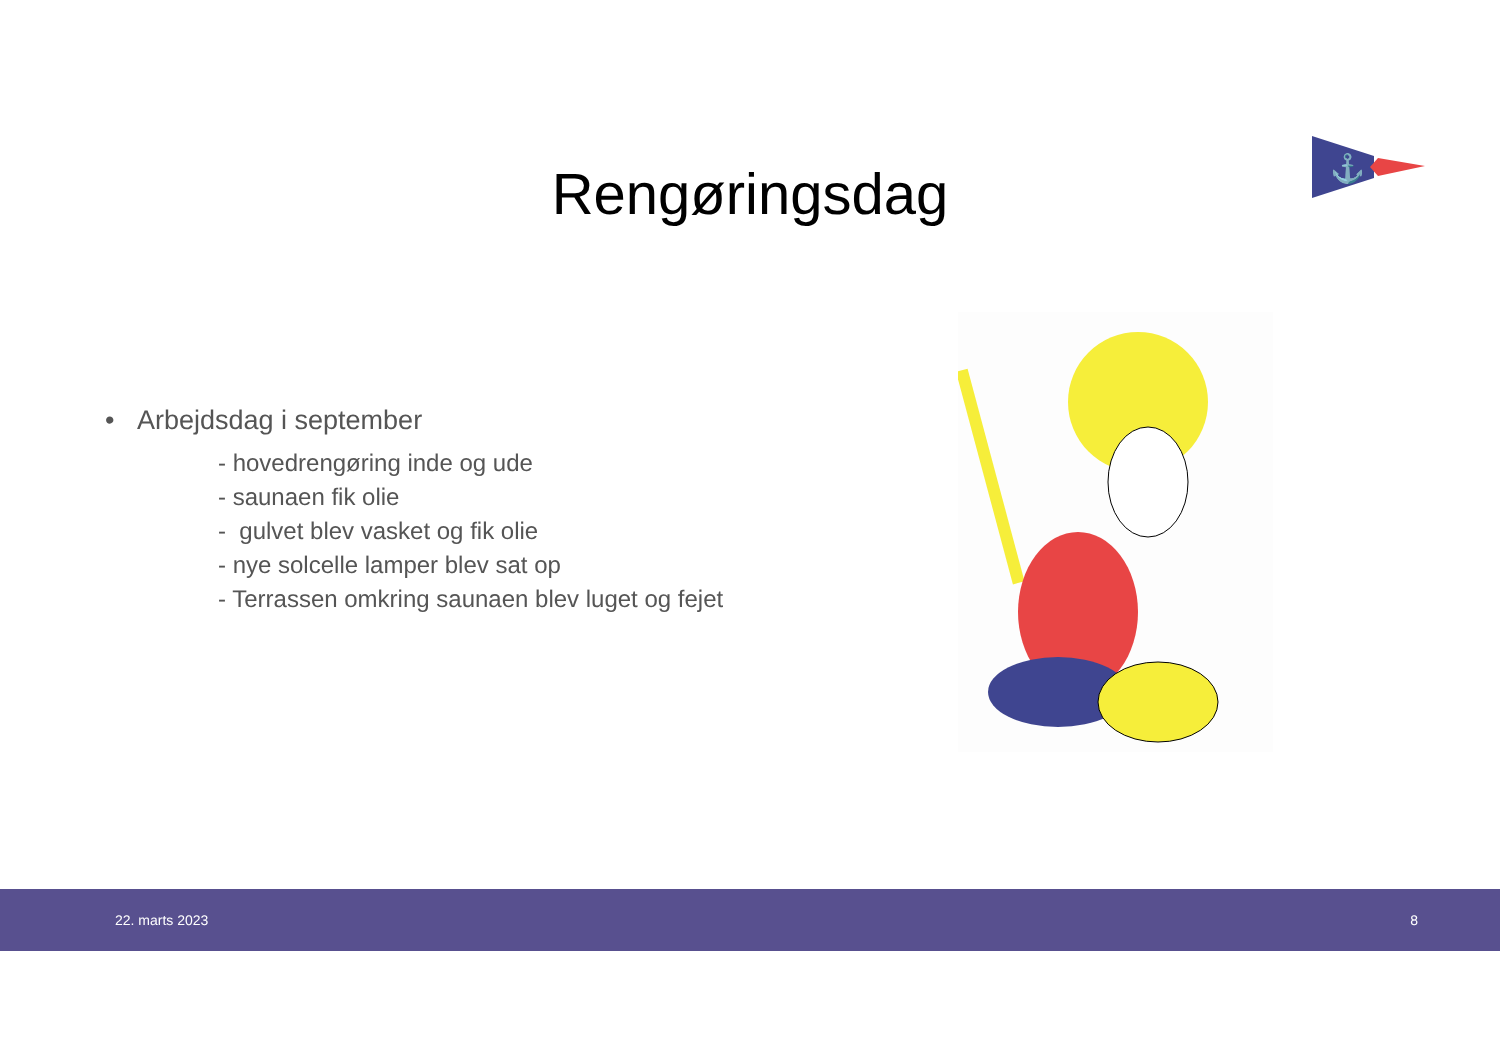⚓
Rengøringsdag
• Arbejdsdag i september
- hovedrengøring inde og ude
- saunaen fik olie
- gulvet blev vasket og fik olie
- nye solcelle lamper blev sat op
- Terrassen omkring saunaen blev luget og fejet
22. marts 2023 8